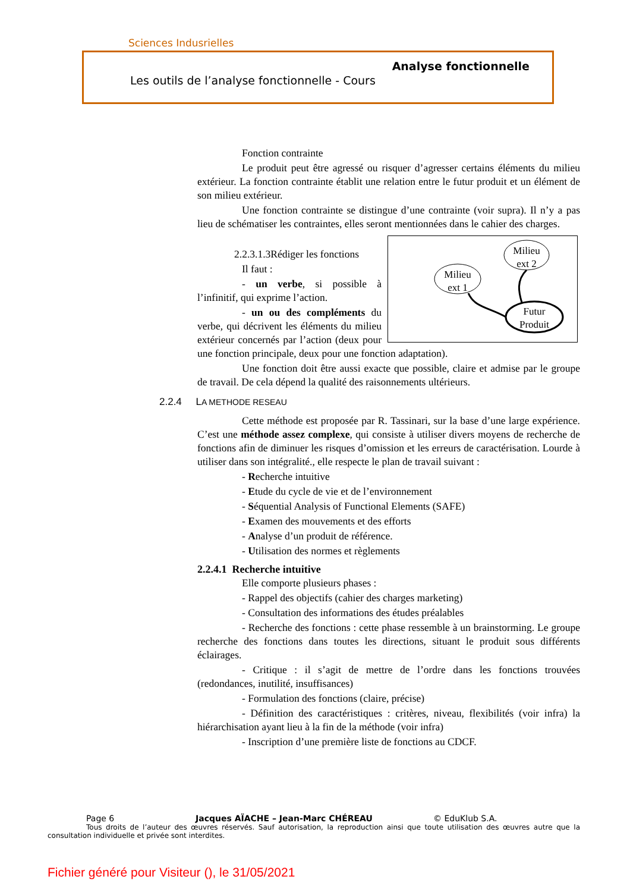Sciences Indusrielles
Analyse fonctionnelle
Les outils de l’analyse fonctionnelle - Cours
Fonction contrainte
Le produit peut être agressé ou risquer d’agresser certains éléments du milieu extérieur. La fonction contrainte établit une relation entre le futur produit et un élément de son milieu extérieur.
Une fonction contrainte se distingue d’une contrainte (voir supra). Il n’y a pas lieu de schématiser les contraintes, elles seront mentionnées dans le cahier des charges.
Milieu
ext 2
Milieu
ext 1
Futur
Produit
2.2.3.1.3Rédiger les fonctions
Il faut :
- un verbe, si possible à l’infinitif, qui exprime l’action.
- un ou des compléments du verbe, qui décrivent les éléments du milieu extérieur concernés par l’action (deux pour une fonction principale, deux pour une fonction adaptation).
Une fonction doit être aussi exacte que possible, claire et admise par le groupe de travail. De cela dépend la qualité des raisonnements ultérieurs.
2.2.4 LA METHODE RESEAU
Cette méthode est proposée par R. Tassinari, sur la base d’une large expérience. C’est une méthode assez complexe, qui consiste à utiliser divers moyens de recherche de fonctions afin de diminuer les risques d’omission et les erreurs de caractérisation. Lourde à utiliser dans son intégralité., elle respecte le plan de travail suivant :
- Recherche intuitive
- Etude du cycle de vie et de l’environnement
- Séquential Analysis of Functional Elements (SAFE)
- Examen des mouvements et des efforts
- Analyse d’un produit de référence.
- Utilisation des normes et règlements
2.2.4.1 Recherche intuitive
Elle comporte plusieurs phases :
- Rappel des objectifs (cahier des charges marketing)
- Consultation des informations des études préalables
- Recherche des fonctions : cette phase ressemble à un brainstorming. Le groupe recherche des fonctions dans toutes les directions, situant le produit sous différents éclairages.
- Critique : il s’agit de mettre de l’ordre dans les fonctions trouvées (redondances, inutilité, insuffisances)
- Formulation des fonctions (claire, précise)
- Définition des caractéristiques : critères, niveau, flexibilités (voir infra) la hiérarchisation ayant lieu à la fin de la méthode (voir infra)
- Inscription d’une première liste de fonctions au CDCF.
Page 6 Jacques AÏACHE – Jean-Marc CHÉREAU © EduKlub S.A.
Tous droits de l’auteur des œuvres réservés. Sauf autorisation, la reproduction ainsi que toute utilisation des œuvres autre que la consultation individuelle et privée sont interdites.
Fichier généré pour Visiteur (), le 31/05/2021